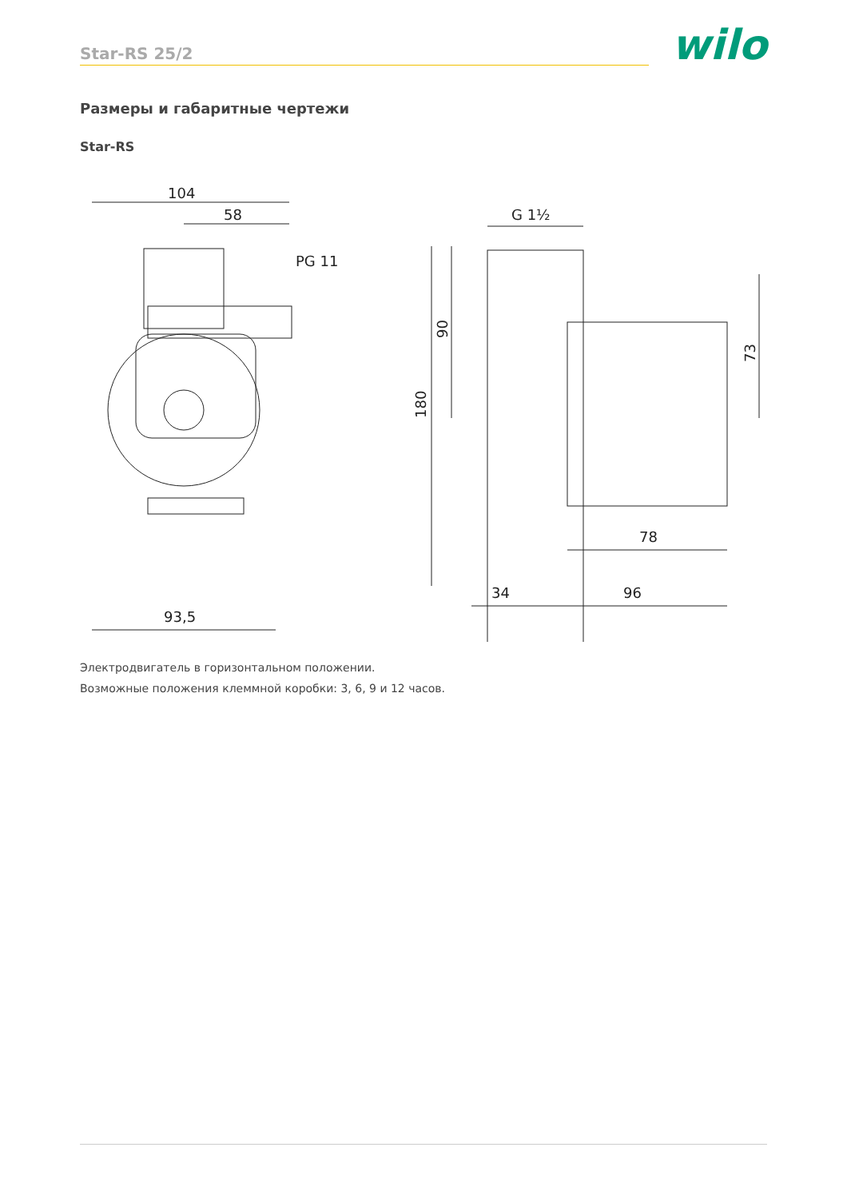Star-RS 25/2
wilo
Размеры и габаритные чертежи
Star-RS
104
58
PG 11
93,5
G 1½
180
90
73
78
34
96
Электродвигатель в горизонтальном положении.
Возможные положения клеммной коробки: 3, 6, 9 и 12 часов.